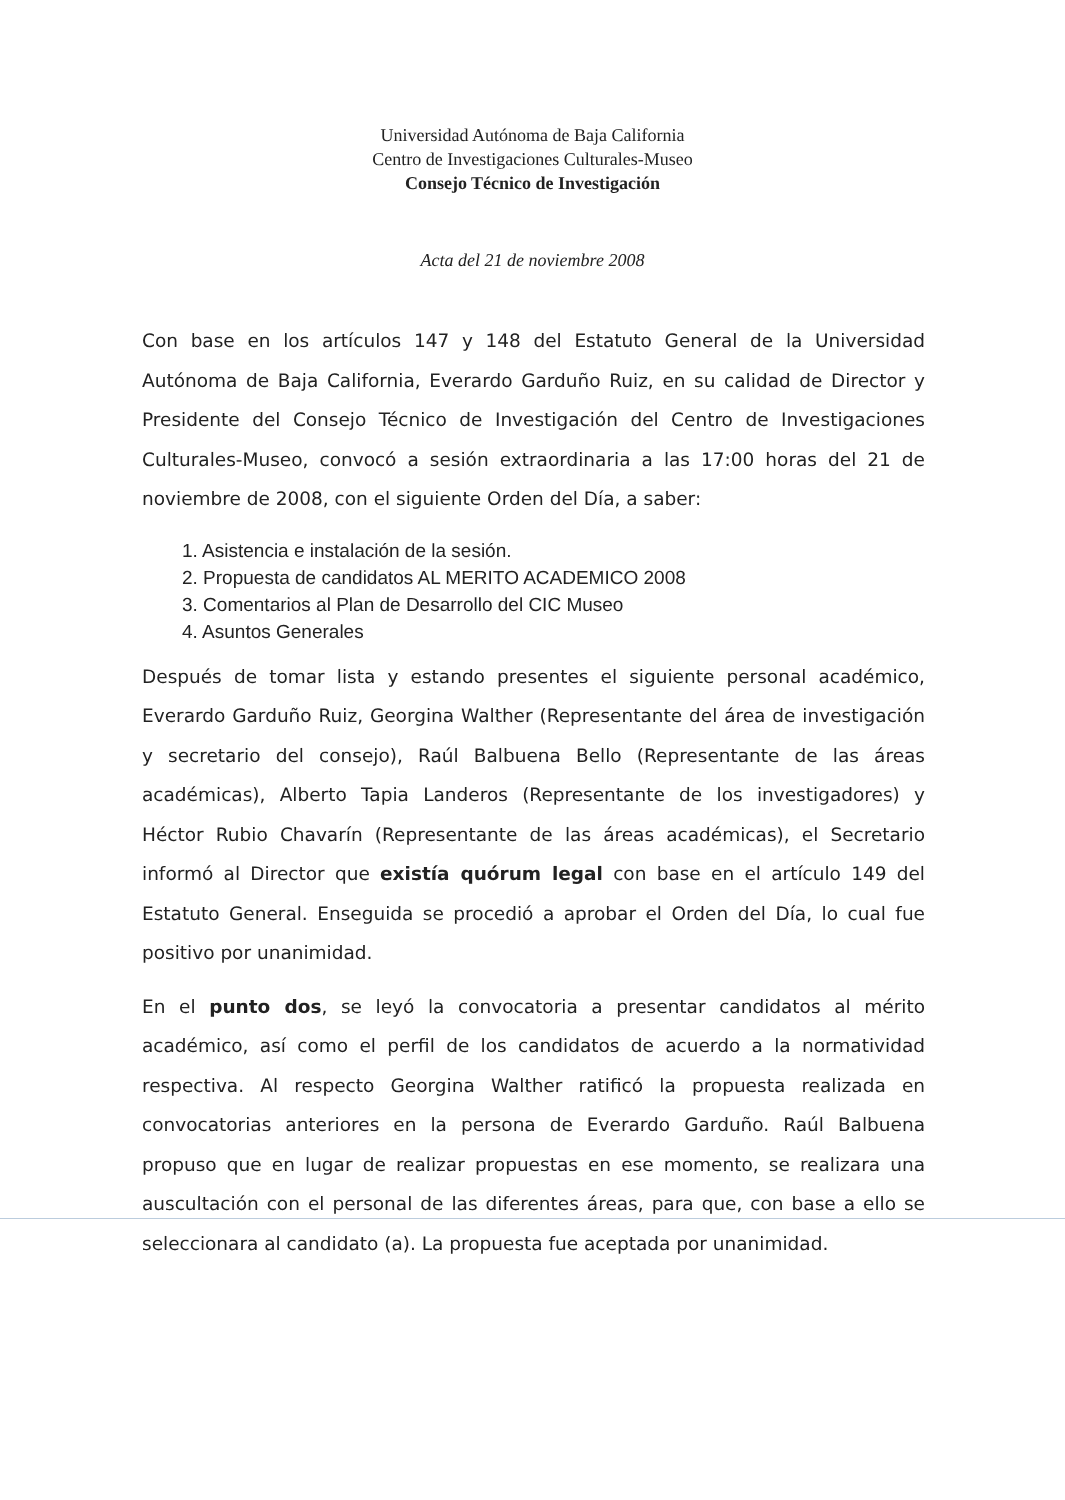Universidad Autónoma de Baja California
Centro de Investigaciones Culturales-Museo
Consejo Técnico de Investigación
Acta del 21 de noviembre 2008
Con base en los artículos 147 y 148 del Estatuto General de la Universidad Autónoma de Baja California, Everardo Garduño Ruiz, en su calidad de Director y Presidente del Consejo Técnico de Investigación del Centro de Investigaciones Culturales-Museo, convocó a sesión extraordinaria a las 17:00 horas del 21 de noviembre de 2008, con el siguiente Orden del Día, a saber:
1. Asistencia e instalación de la sesión.
2. Propuesta de candidatos AL MERITO ACADEMICO 2008
3. Comentarios al Plan de Desarrollo del CIC Museo
4. Asuntos Generales
Después de tomar lista y estando presentes el siguiente personal académico, Everardo Garduño Ruiz, Georgina Walther (Representante del área de investigación y secretario del consejo), Raúl Balbuena Bello (Representante de las áreas académicas), Alberto Tapia Landeros (Representante de los investigadores) y Héctor Rubio Chavarín (Representante de las áreas académicas), el Secretario informó al Director que existía quórum legal con base en el artículo 149 del Estatuto General. Enseguida se procedió a aprobar el Orden del Día, lo cual fue positivo por unanimidad.
En el punto dos, se leyó la convocatoria a presentar candidatos al mérito académico, así como el perfil de los candidatos de acuerdo a la normatividad respectiva. Al respecto Georgina Walther ratificó la propuesta realizada en convocatorias anteriores en la persona de Everardo Garduño. Raúl Balbuena propuso que en lugar de realizar propuestas en ese momento, se realizara una auscultación con el personal de las diferentes áreas, para que, con base a ello se seleccionara al candidato (a). La propuesta fue aceptada por unanimidad.